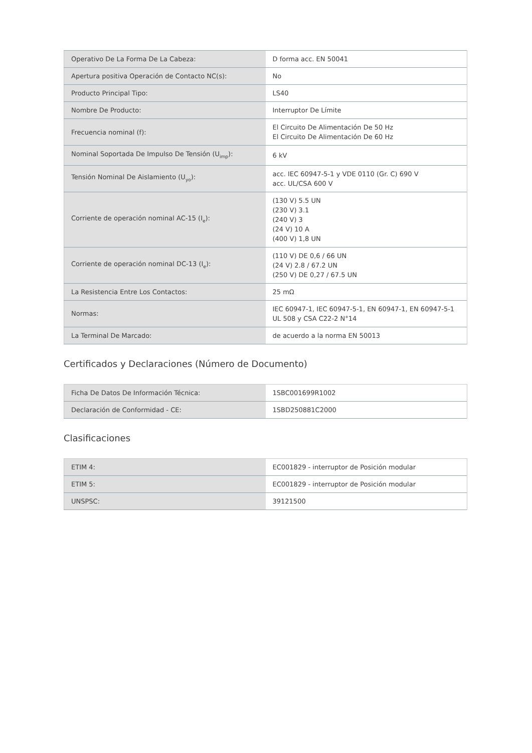| Operativo De La Forma De La Cabeza: | D forma acc. EN 50041 |
| Apertura positiva Operación de Contacto NC(s): | No |
| Producto Principal Tipo: | LS40 |
| Nombre De Producto: | Interruptor De Límite |
| Frecuencia nominal (f): | El Circuito De Alimentación De 50 Hz El Circuito De Alimentación De 60 Hz |
| Nominal Soportada De Impulso De Tensión (U<sub>imp</sub>): | 6 kV |
| Tensión Nominal De Aislamiento (U<sub>yo</sub>): | acc. IEC 60947-5-1 y VDE 0110 (Gr. C) 690 V acc. UL/CSA 600 V |
| Corriente de operación nominal AC-15 (I<sub>e</sub>): | (130 V) 5.5 UN (230 V) 3.1 (240 V) 3 (24 V) 10 A (400 V) 1,8 UN |
| Corriente de operación nominal DC-13 (I<sub>e</sub>): | (110 V) DE 0,6 / 66 UN (24 V) 2.8 / 67.2 UN (250 V) DE 0,27 / 67.5 UN |
| La Resistencia Entre Los Contactos: | 25 mΩ |
| Normas: | IEC 60947-1, IEC 60947-5-1, EN 60947-1, EN 60947-5-1 UL 508 y CSA C22-2 N°14 |
| La Terminal De Marcado: | de acuerdo a la norma EN 50013 |
Certificados y Declaraciones (Número de Documento)
| Ficha De Datos De Información Técnica: | 1SBC001699R1002 |
| Declaración de Conformidad - CE: | 1SBD250881C2000 |
Clasificaciones
| ETIM 4: | EC001829 - interruptor de Posición modular |
| ETIM 5: | EC001829 - interruptor de Posición modular |
| UNSPSC: | 39121500 |